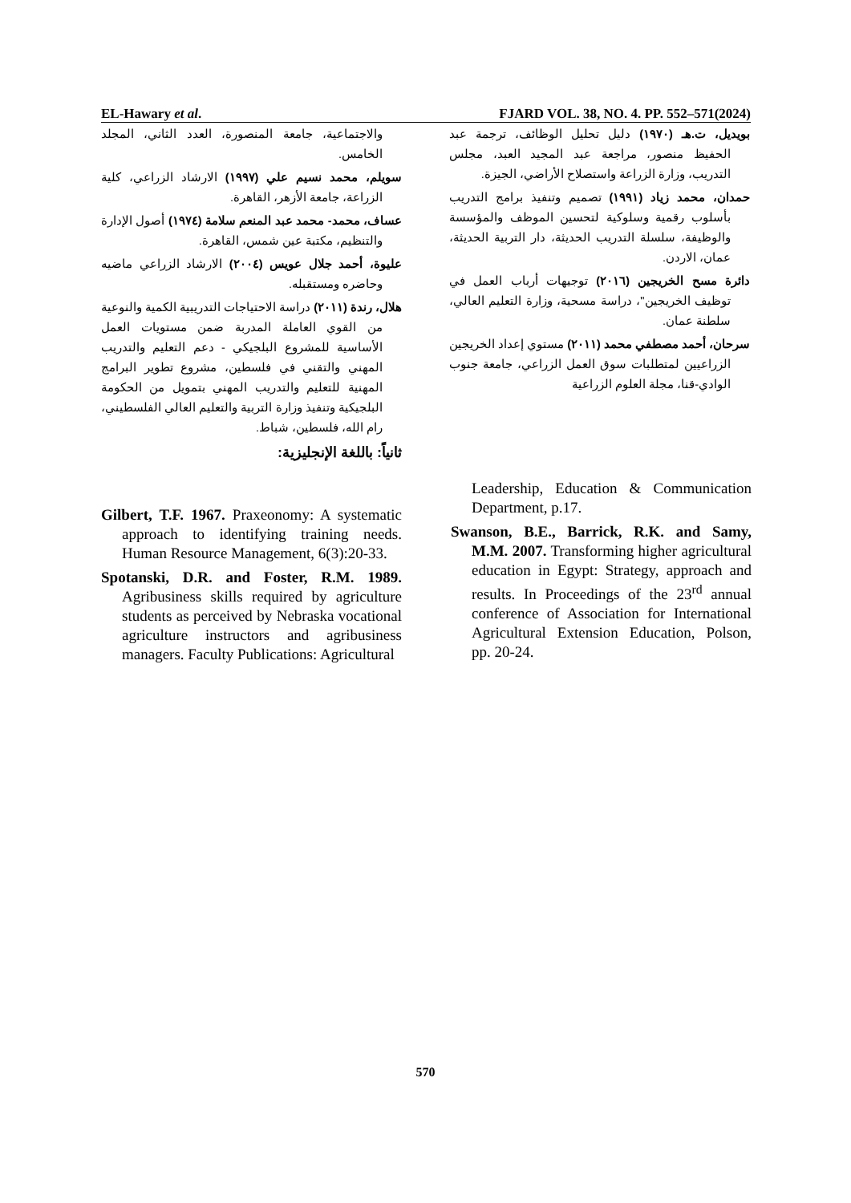EL-Hawary et al. FJARD VOL. 38, NO. 4. PP. 552–571(2024)
بويديل، ت.هـ (١٩٧٠) دليل تحليل الوظائف، ترجمة عبد الحفيظ منصور، مراجعة عبد المجيد العبد، مجلس التدريب، وزارة الزراعة واستصلاح الأراضي، الجيزة.
حمدان، محمد زياد (١٩٩١) تصميم وتنفيذ برامج التدريب بأسلوب رقمية وسلوكية لتحسين الموظف والمؤسسة والوظيفة، سلسلة التدريب الحديثة، دار التربية الحديثة، عمان، الاردن.
دائرة مسح الخريجين (٢٠١٦) توجيهات أرباب العمل في توظيف الخريجين"، دراسة مسحية، وزارة التعليم العالي، سلطنة عمان.
سرحان، أحمد مصطفي محمد (٢٠١١) مستوي إعداد الخريجين الزراعيين لمتطلبات سوق العمل الزراعي، جامعة جنوب الوادي-قنا، مجلة العلوم الزراعية
والاجتماعية، جامعة المنصورة، العدد الثاني، المجلد الخامس.
سويلم، محمد نسيم علي (١٩٩٧) الارشاد الزراعي، كلية الزراعة، جامعة الأزهر، القاهرة.
عساف، محمد- محمد عبد المنعم سلامة (١٩٧٤) أصول الإدارة والتنظيم، مكتبة عين شمس، القاهرة.
عليوة، أحمد جلال عويس (٢٠٠٤) الارشاد الزراعي ماضيه وحاضره ومستقبله.
هلال، رندة (٢٠١١) دراسة الاحتياجات التدريبية الكمية والنوعية من القوي العاملة المدربة ضمن مستويات العمل الأساسية للمشروع البلجيكي - دعم التعليم والتدريب المهني والتقني في فلسطين، مشروع تطوير البرامج المهنية للتعليم والتدريب المهني بتمويل من الحكومة البلجيكية وتنفيذ وزارة التربية والتعليم العالي الفلسطيني، رام الله، فلسطين، شباط.
ثانياً: باللغة الإنجليزية:
Gilbert, T.F. 1967. Praxeonomy: A systematic approach to identifying training needs. Human Resource Management, 6(3):20-33.
Spotanski, D.R. and Foster, R.M. 1989. Agribusiness skills required by agriculture students as perceived by Nebraska vocational agriculture instructors and agribusiness managers. Faculty Publications: Agricultural
Leadership, Education & Communication Department, p.17.
Swanson, B.E., Barrick, R.K. and Samy, M.M. 2007. Transforming higher agricultural education in Egypt: Strategy, approach and results. In Proceedings of the 23<sup>rd</sup> annual conference of Association for International Agricultural Extension Education, Polson, pp. 20-24.
570